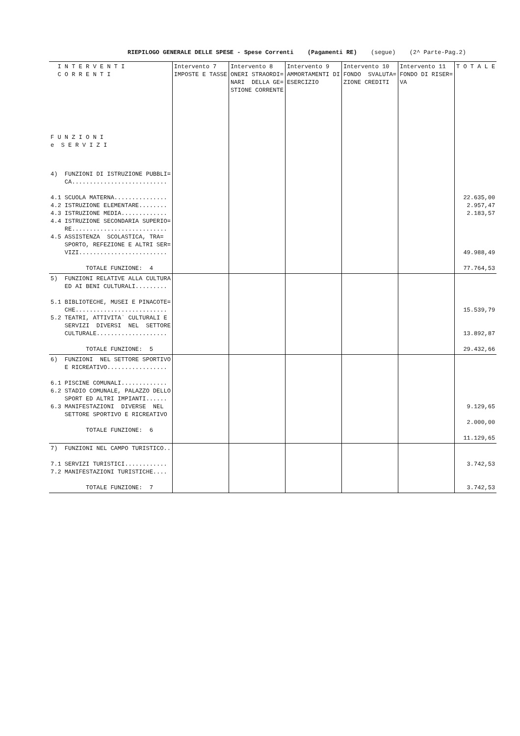RIEPILOGO GENERALE DELLE SPESE - Spese Correnti (Pagamenti RE) (segue) (2^ Parte-Pag.2)
| I N T E R V E N T I C O R R E N T I F U N Z I O N I e S E R V I Z I | Intervento 7 IMPOSTE E TASSE | Intervento 8 ONERI STRAORDI= NARI DELLA GE= STIONE CORRENTE | Intervento 9 AMMORTAMENTI DI ESERCIZIO | Intervento 10 FONDO SVALUTA= ZIONE CREDITI | Intervento 11 FONDO DI RISER= VA | T O T A L E |
| --- | --- | --- | --- | --- | --- | --- |
| 4) FUNZIONI DI ISTRUZIONE PUBBLI= CA........................... 4.1 SCUOLA MATERNA............... 4.2 ISTRUZIONE ELEMENTARE........ 4.3 ISTRUZIONE MEDIA............. 4.4 ISTRUZIONE SECONDARIA SUPERIO= RE........................... 4.5 ASSISTENZA SCOLASTICA, TRA= SPORTO, REFEZIONE E ALTRI SER= VIZI......................... TOTALE FUNZIONE: 4 | | | | | | 22.635,00 2.957,47 2.183,57 49.988,49 77.764,53 |
| 5) FUNZIONI RELATIVE ALLA CULTURA ED AI BENI CULTURALI......... 5.1 BIBLIOTECHE, MUSEI E PINACOTE= CHE.......................... 5.2 TEATRI, ATTIVITA` CULTURALI E SERVIZI DIVERSI NEL SETTORE CULTURALE.................... TOTALE FUNZIONE: 5 | | | | | | 15.539,79 13.892,87 29.432,66 |
| 6) FUNZIONI NEL SETTORE SPORTIVO E RICREATIVO................. 6.1 PISCINE COMUNALI............. 6.2 STADIO COMUNALE, PALAZZO DELLO SPORT ED ALTRI IMPIANTI...... 6.3 MANIFESTAZIONI DIVERSE NEL SETTORE SPORTIVO E RICREATIVO TOTALE FUNZIONE: 6 | | | | | | 9.129,65 2.000,00 11.129,65 |
| 7) FUNZIONI NEL CAMPO TURISTICO.. 7.1 SERVIZI TURISTICI............ 7.2 MANIFESTAZIONI TURISTICHE.... TOTALE FUNZIONE: 7 | | | | | | 3.742,53 3.742,53 |